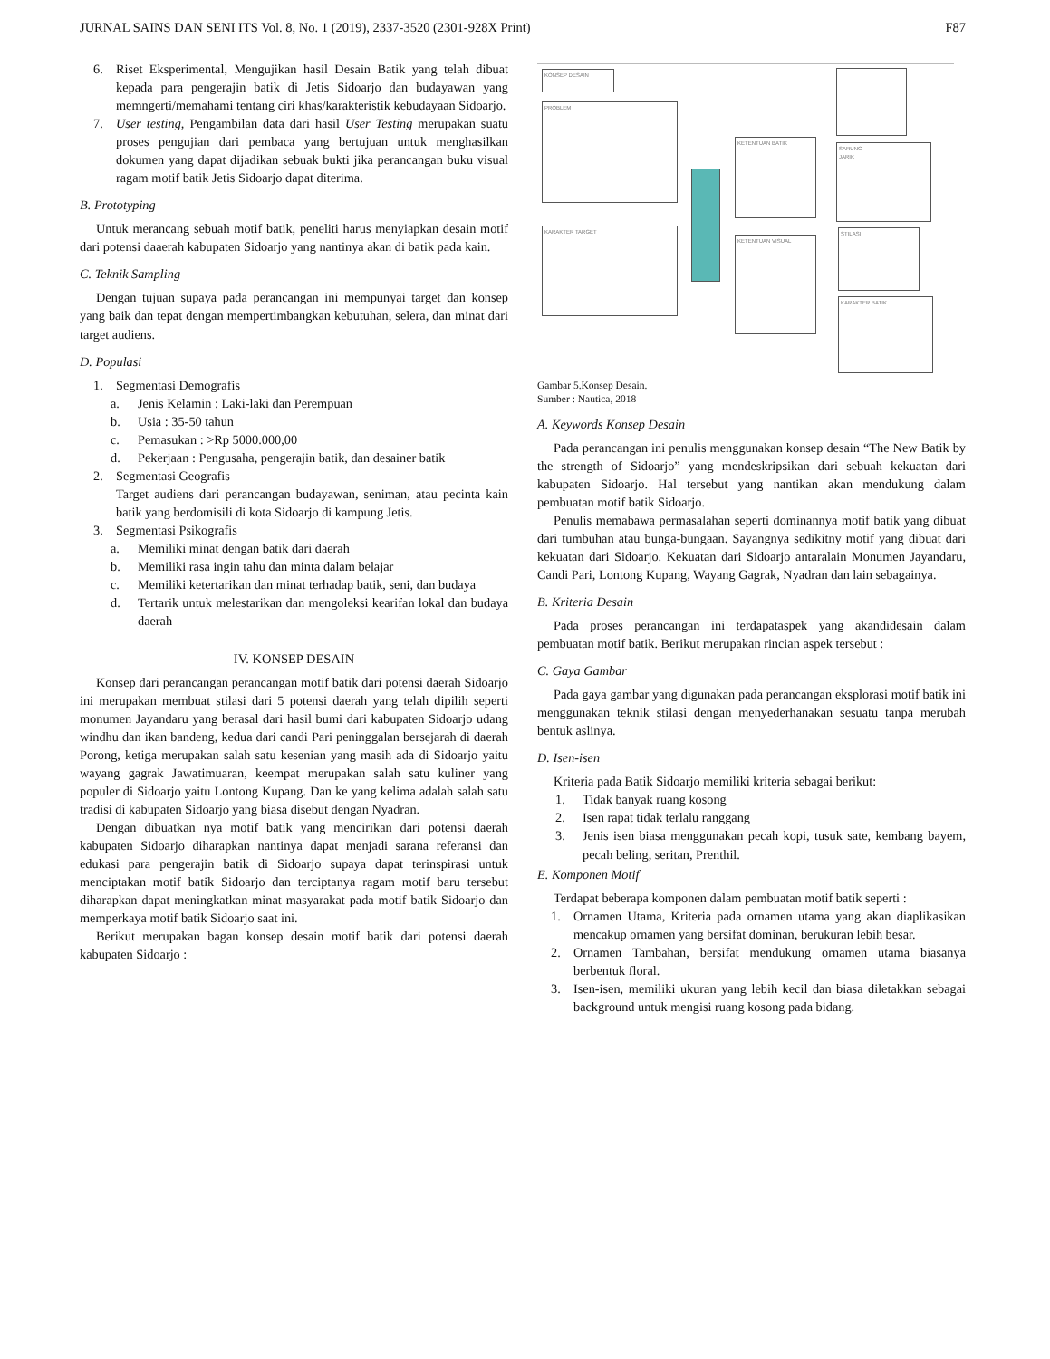JURNAL SAINS DAN SENI ITS Vol. 8, No. 1 (2019), 2337-3520 (2301-928X Print) F87
6. Riset Eksperimental, Mengujikan hasil Desain Batik yang telah dibuat kepada para pengerajin batik di Jetis Sidoarjo dan budayawan yang memngerti/memahami tentang ciri khas/karakteristik kebudayaan Sidoarjo.
7. User testing, Pengambilan data dari hasil User Testing merupakan suatu proses pengujian dari pembaca yang bertujuan untuk menghasilkan dokumen yang dapat dijadikan sebuak bukti jika perancangan buku visual ragam motif batik Jetis Sidoarjo dapat diterima.
B. Prototyping
Untuk merancang sebuah motif batik, peneliti harus menyiapkan desain motif dari potensi daaerah kabupaten Sidoarjo yang nantinya akan di batik pada kain.
C. Teknik Sampling
Dengan tujuan supaya pada perancangan ini mempunyai target dan konsep yang baik dan tepat dengan mempertimbangkan kebutuhan, selera, dan minat dari target audiens.
D. Populasi
1. Segmentasi Demografis
a. Jenis Kelamin : Laki-laki dan Perempuan
b. Usia : 35-50 tahun
c. Pemasukan : >Rp 5000.000,00
d. Pekerjaan : Pengusaha, pengerajin batik, dan desainer batik
2. Segmentasi Geografis
Target audiens dari perancangan budayawan, seniman, atau pecinta kain batik yang berdomisili di kota Sidoarjo di kampung Jetis.
3. Segmentasi Psikografis
a. Memiliki minat dengan batik dari daerah
b. Memiliki rasa ingin tahu dan minta dalam belajar
c. Memiliki ketertarikan dan minat terhadap batik, seni, dan budaya
d. Tertarik untuk melestarikan dan mengoleksi kearifan lokal dan budaya daerah
IV. KONSEP DESAIN
Konsep dari perancangan perancangan motif batik dari potensi daerah Sidoarjo ini merupakan membuat stilasi dari 5 potensi daerah yang telah dipilih seperti monumen Jayandaru yang berasal dari hasil bumi dari kabupaten Sidoarjo udang windhu dan ikan bandeng, kedua dari candi Pari peninggalan bersejarah di daerah Porong, ketiga merupakan salah satu kesenian yang masih ada di Sidoarjo yaitu wayang gagrak Jawatimuaran, keempat merupakan salah satu kuliner yang populer di Sidoarjo yaitu Lontong Kupang. Dan ke yang kelima adalah salah satu tradisi di kabupaten Sidoarjo yang biasa disebut dengan Nyadran.
Dengan dibuatkan nya motif batik yang mencirikan dari potensi daerah kabupaten Sidoarjo diharapkan nantinya dapat menjadi sarana referansi dan edukasi para pengerajin batik di Sidoarjo supaya dapat terinspirasi untuk menciptakan motif batik Sidoarjo dan terciptanya ragam motif baru tersebut diharapkan dapat meningkatkan minat masyarakat pada motif batik Sidoarjo dan memperkaya motif batik Sidoarjo saat ini.
Berikut merupakan bagan konsep desain motif batik dari potensi daerah kabupaten Sidoarjo :
KONSEP DESAIN
PROBLEM
KARAKTER TARGET
KETENTUAN BATIK
KETENTUAN VISUAL
SARUNG
JARIK
STILASI
KARAKTER BATIK
Gambar 5.Konsep Desain.
Sumber : Nautica, 2018
A. Keywords Konsep Desain
Pada perancangan ini penulis menggunakan konsep desain “The New Batik by the strength of Sidoarjo” yang mendeskripsikan dari sebuah kekuatan dari kabupaten Sidoarjo. Hal tersebut yang nantikan akan mendukung dalam pembuatan motif batik Sidoarjo.
Penulis memabawa permasalahan seperti dominannya motif batik yang dibuat dari tumbuhan atau bunga-bungaan. Sayangnya sedikitny motif yang dibuat dari kekuatan dari Sidoarjo. Kekuatan dari Sidoarjo antaralain Monumen Jayandaru, Candi Pari, Lontong Kupang, Wayang Gagrak, Nyadran dan lain sebagainya.
B. Kriteria Desain
Pada proses perancangan ini terdapataspek yang akandidesain dalam pembuatan motif batik. Berikut merupakan rincian aspek tersebut :
C. Gaya Gambar
Pada gaya gambar yang digunakan pada perancangan eksplorasi motif batik ini menggunakan teknik stilasi dengan menyederhanakan sesuatu tanpa merubah bentuk aslinya.
D. Isen-isen
Kriteria pada Batik Sidoarjo memiliki kriteria sebagai berikut:
1. Tidak banyak ruang kosong
2. Isen rapat tidak terlalu ranggang
3. Jenis isen biasa menggunakan pecah kopi, tusuk sate, kembang bayem, pecah beling, seritan, Prenthil.
E. Komponen Motif
Terdapat beberapa komponen dalam pembuatan motif batik seperti :
1. Ornamen Utama, Kriteria pada ornamen utama yang akan diaplikasikan mencakup ornamen yang bersifat dominan, berukuran lebih besar.
2. Ornamen Tambahan, bersifat mendukung ornamen utama biasanya berbentuk floral.
3. Isen-isen, memiliki ukuran yang lebih kecil dan biasa diletakkan sebagai background untuk mengisi ruang kosong pada bidang.